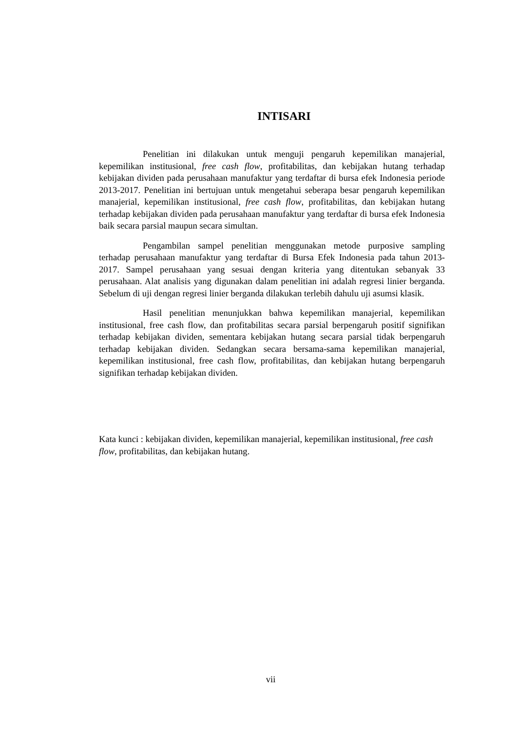INTISARI
Penelitian ini dilakukan untuk menguji pengaruh kepemilikan manajerial, kepemilikan institusional, free cash flow, profitabilitas, dan kebijakan hutang terhadap kebijakan dividen pada perusahaan manufaktur yang terdaftar di bursa efek Indonesia periode 2013-2017. Penelitian ini bertujuan untuk mengetahui seberapa besar pengaruh kepemilikan manajerial, kepemilikan institusional, free cash flow, profitabilitas, dan kebijakan hutang terhadap kebijakan dividen pada perusahaan manufaktur yang terdaftar di bursa efek Indonesia baik secara parsial maupun secara simultan.
Pengambilan sampel penelitian menggunakan metode purposive sampling terhadap perusahaan manufaktur yang terdaftar di Bursa Efek Indonesia pada tahun 2013-2017. Sampel perusahaan yang sesuai dengan kriteria yang ditentukan sebanyak 33 perusahaan. Alat analisis yang digunakan dalam penelitian ini adalah regresi linier berganda. Sebelum di uji dengan regresi linier berganda dilakukan terlebih dahulu uji asumsi klasik.
Hasil penelitian menunjukkan bahwa kepemilikan manajerial, kepemilikan institusional, free cash flow, dan profitabilitas secara parsial berpengaruh positif signifikan terhadap kebijakan dividen, sementara kebijakan hutang secara parsial tidak berpengaruh terhadap kebijakan dividen. Sedangkan secara bersama-sama kepemilikan manajerial, kepemilikan institusional, free cash flow, profitabilitas, dan kebijakan hutang berpengaruh signifikan terhadap kebijakan dividen.
Kata kunci : kebijakan dividen, kepemilikan manajerial, kepemilikan institusional, free cash flow, profitabilitas, dan kebijakan hutang.
vii